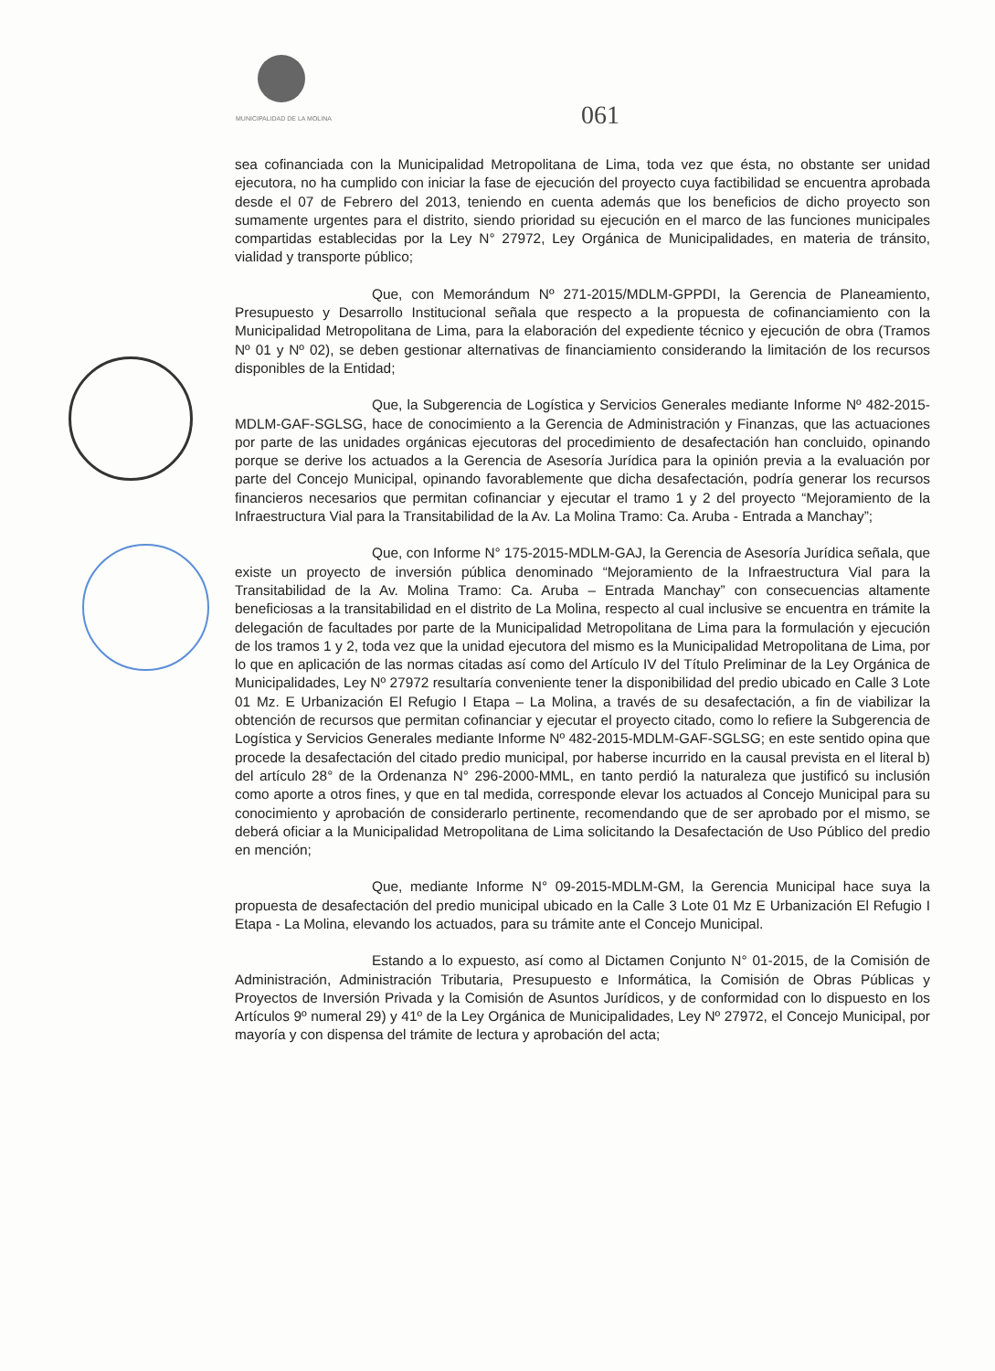MUNICIPALIDAD DE LA MOLINA
061
sea cofinanciada con la Municipalidad Metropolitana de Lima, toda vez que ésta, no obstante ser unidad ejecutora, no ha cumplido con iniciar la fase de ejecución del proyecto cuya factibilidad se encuentra aprobada desde el 07 de Febrero del 2013, teniendo en cuenta además que los beneficios de dicho proyecto son sumamente urgentes para el distrito, siendo prioridad su ejecución en el marco de las funciones municipales compartidas establecidas por la Ley N° 27972, Ley Orgánica de Municipalidades, en materia de tránsito, vialidad y transporte público;
Que, con Memorándum Nº 271-2015/MDLM-GPPDI, la Gerencia de Planeamiento, Presupuesto y Desarrollo Institucional señala que respecto a la propuesta de cofinanciamiento con la Municipalidad Metropolitana de Lima, para la elaboración del expediente técnico y ejecución de obra (Tramos Nº 01 y Nº 02), se deben gestionar alternativas de financiamiento considerando la limitación de los recursos disponibles de la Entidad;
Que, la Subgerencia de Logística y Servicios Generales mediante Informe Nº 482-2015-MDLM-GAF-SGLSG, hace de conocimiento a la Gerencia de Administración y Finanzas, que las actuaciones por parte de las unidades orgánicas ejecutoras del procedimiento de desafectación han concluido, opinando porque se derive los actuados a la Gerencia de Asesoría Jurídica para la opinión previa a la evaluación por parte del Concejo Municipal, opinando favorablemente que dicha desafectación, podría generar los recursos financieros necesarios que permitan cofinanciar y ejecutar el tramo 1 y 2 del proyecto “Mejoramiento de la Infraestructura Vial para la Transitabilidad de la Av. La Molina Tramo: Ca. Aruba - Entrada a Manchay”;
Que, con Informe N° 175-2015-MDLM-GAJ, la Gerencia de Asesoría Jurídica señala, que existe un proyecto de inversión pública denominado “Mejoramiento de la Infraestructura Vial para la Transitabilidad de la Av. Molina Tramo: Ca. Aruba – Entrada Manchay” con consecuencias altamente beneficiosas a la transitabilidad en el distrito de La Molina, respecto al cual inclusive se encuentra en trámite la delegación de facultades por parte de la Municipalidad Metropolitana de Lima para la formulación y ejecución de los tramos 1 y 2, toda vez que la unidad ejecutora del mismo es la Municipalidad Metropolitana de Lima, por lo que en aplicación de las normas citadas así como del Artículo IV del Título Preliminar de la Ley Orgánica de Municipalidades, Ley Nº 27972 resultaría conveniente tener la disponibilidad del predio ubicado en Calle 3 Lote 01 Mz. E Urbanización El Refugio I Etapa – La Molina, a través de su desafectación, a fin de viabilizar la obtención de recursos que permitan cofinanciar y ejecutar el proyecto citado, como lo refiere la Subgerencia de Logística y Servicios Generales mediante Informe Nº 482-2015-MDLM-GAF-SGLSG; en este sentido opina que procede la desafectación del citado predio municipal, por haberse incurrido en la causal prevista en el literal b) del artículo 28° de la Ordenanza N° 296-2000-MML, en tanto perdió la naturaleza que justificó su inclusión como aporte a otros fines, y que en tal medida, corresponde elevar los actuados al Concejo Municipal para su conocimiento y aprobación de considerarlo pertinente, recomendando que de ser aprobado por el mismo, se deberá oficiar a la Municipalidad Metropolitana de Lima solicitando la Desafectación de Uso Público del predio en mención;
Que, mediante Informe N° 09-2015-MDLM-GM, la Gerencia Municipal hace suya la propuesta de desafectación del predio municipal ubicado en la Calle 3 Lote 01 Mz E Urbanización El Refugio I Etapa - La Molina, elevando los actuados, para su trámite ante el Concejo Municipal.
Estando a lo expuesto, así como al Dictamen Conjunto N° 01-2015, de la Comisión de Administración, Administración Tributaria, Presupuesto e Informática, la Comisión de Obras Públicas y Proyectos de Inversión Privada y la Comisión de Asuntos Jurídicos, y de conformidad con lo dispuesto en los Artículos 9º numeral 29) y 41º de la Ley Orgánica de Municipalidades, Ley Nº 27972, el Concejo Municipal, por mayoría y con dispensa del trámite de lectura y aprobación del acta;